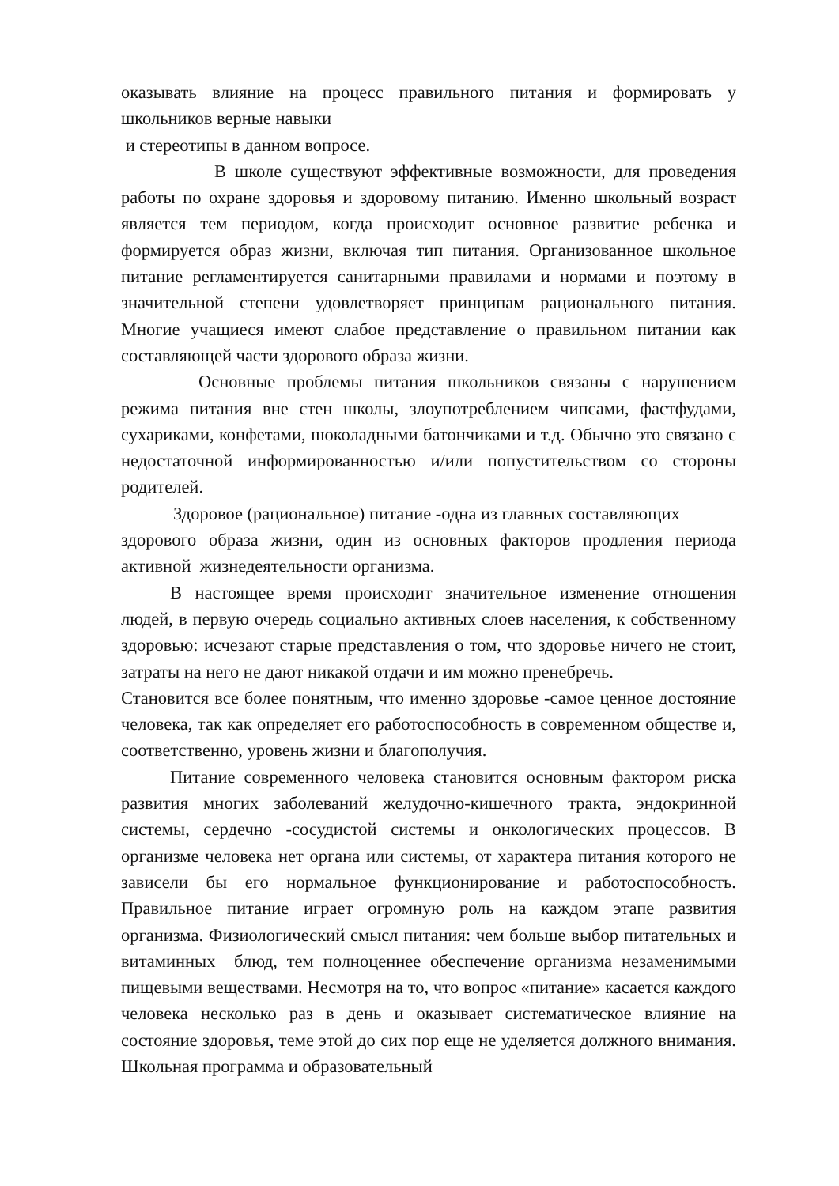оказывать влияние на процесс правильного питания и формировать у
школьников верные навыки
и стереотипы в данном вопросе.
В школе существуют эффективные возможности, для проведения работы по охране здоровья и здоровому питанию. Именно школьный возраст является тем периодом, когда происходит основное развитие ребенка и формируется образ жизни, включая тип питания. Организованное школьное питание регламентируется санитарными правилами и нормами и поэтому в значительной степени удовлетворяет принципам рационального питания. Многие учащиеся имеют слабое представление о правильном питании как составляющей части здорового образа жизни.
Основные проблемы питания школьников связаны с нарушением режима питания вне стен школы, злоупотреблением чипсами, фастфудами, сухариками, конфетами, шоколадными батончиками и т.д. Обычно это связано с недостаточной информированностью и/или попустительством со стороны родителей.
Здоровое (рациональное) питание -одна из главных составляющих
здорового образа жизни, один из основных факторов продления периода активной жизнедеятельности организма.
В настоящее время происходит значительное изменение отношения людей, в первую очередь социально активных слоев населения, к собственному здоровью: исчезают старые представления о том, что здоровье ничего не стоит, затраты на него не дают никакой отдачи и им можно пренебречь.
Становится все более понятным, что именно здоровье -самое ценное достояние человека, так как определяет его работоспособность в современном обществе и, соответственно, уровень жизни и благополучия.
Питание современного человека становится основным фактором риска развития многих заболеваний желудочно-кишечного тракта, эндокринной системы, сердечно -сосудистой системы и онкологических процессов. В организме человека нет органа или системы, от характера питания которого не зависели бы его нормальное функционирование и работоспособность. Правильное питание играет огромную роль на каждом этапе развития организма. Физиологический смысл питания: чем больше выбор питательных и витаминных блюд, тем полноценнее обеспечение организма незаменимыми пищевыми веществами. Несмотря на то, что вопрос «питание» касается каждого человека несколько раз в день и оказывает систематическое влияние на состояние здоровья, теме этой до сих пор еще не уделяется должного внимания. Школьная программа и образовательный